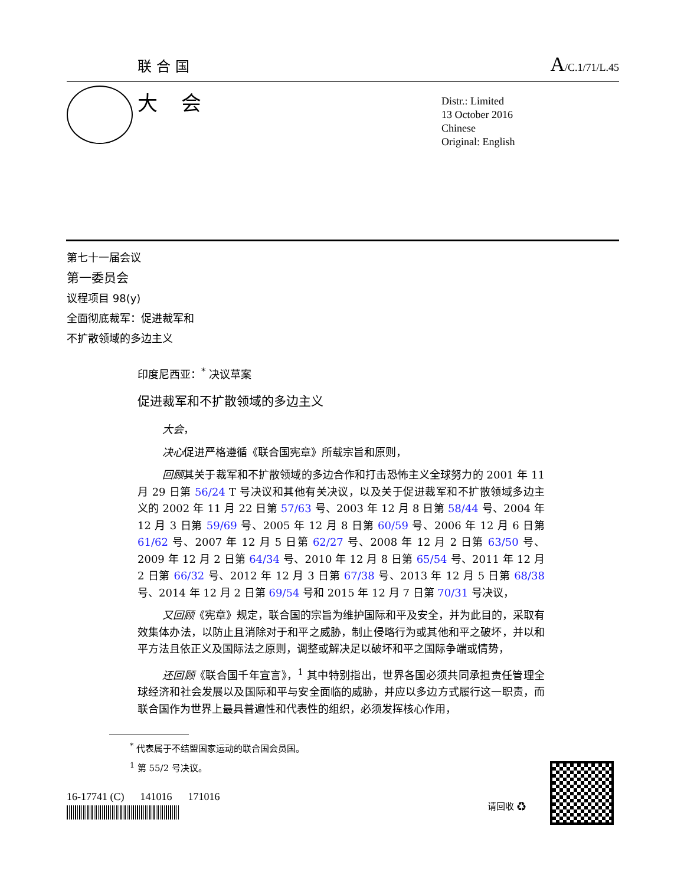联合国 A/C.1/71/L.45
大会
Distr.: Limited
13 October 2016
Chinese
Original: English
第七十一届会议
第一委员会
议程项目 98(y)
全面彻底裁军：促进裁军和
不扩散领域的多边主义
印度尼西亚：<sup>*</sup> 决议草案
促进裁军和不扩散领域的多边主义
大会，
决心促进严格遵循《联合国宪章》所载宗旨和原则，
回顾其关于裁军和不扩散领域的多边合作和打击恐怖主义全球努力的 2001 年 11 月 29 日第 56/24 T 号决议和其他有关决议，以及关于促进裁军和不扩散领域多边主义的 2002 年 11 月 22 日第 57/63 号、2003 年 12 月 8 日第 58/44 号、2004 年 12 月 3 日第 59/69 号、2005 年 12 月 8 日第 60/59 号、2006 年 12 月 6 日第 61/62 号、2007 年 12 月 5 日第 62/27 号、2008 年 12 月 2 日第 63/50 号、2009 年 12 月 2 日第 64/34 号、2010 年 12 月 8 日第 65/54 号、2011 年 12 月 2 日第 66/32 号、2012 年 12 月 3 日第 67/38 号、2013 年 12 月 5 日第 68/38 号、2014 年 12 月 2 日第 69/54 号和 2015 年 12 月 7 日第 70/31 号决议，
又回顾《宪章》规定，联合国的宗旨为维护国际和平及安全，并为此目的，采取有效集体办法，以防止且消除对于和平之威胁，制止侵略行为或其他和平之破坏，并以和平方法且依正义及国际法之原则，调整或解决足以破坏和平之国际争端或情势，
还回顾《联合国千年宣言》，<sup>1</sup> 其中特别指出，世界各国必须共同承担责任管理全球经济和社会发展以及国际和平与安全面临的威胁，并应以多边方式履行这一职责，而联合国作为世界上最具普遍性和代表性的组织，必须发挥核心作用，
<sup>*</sup> 代表属于不结盟国家运动的联合国会员国。
<sup>1</sup> 第 55/2 号决议。
16-17741 (C) 141016 171016
请回收 ♻